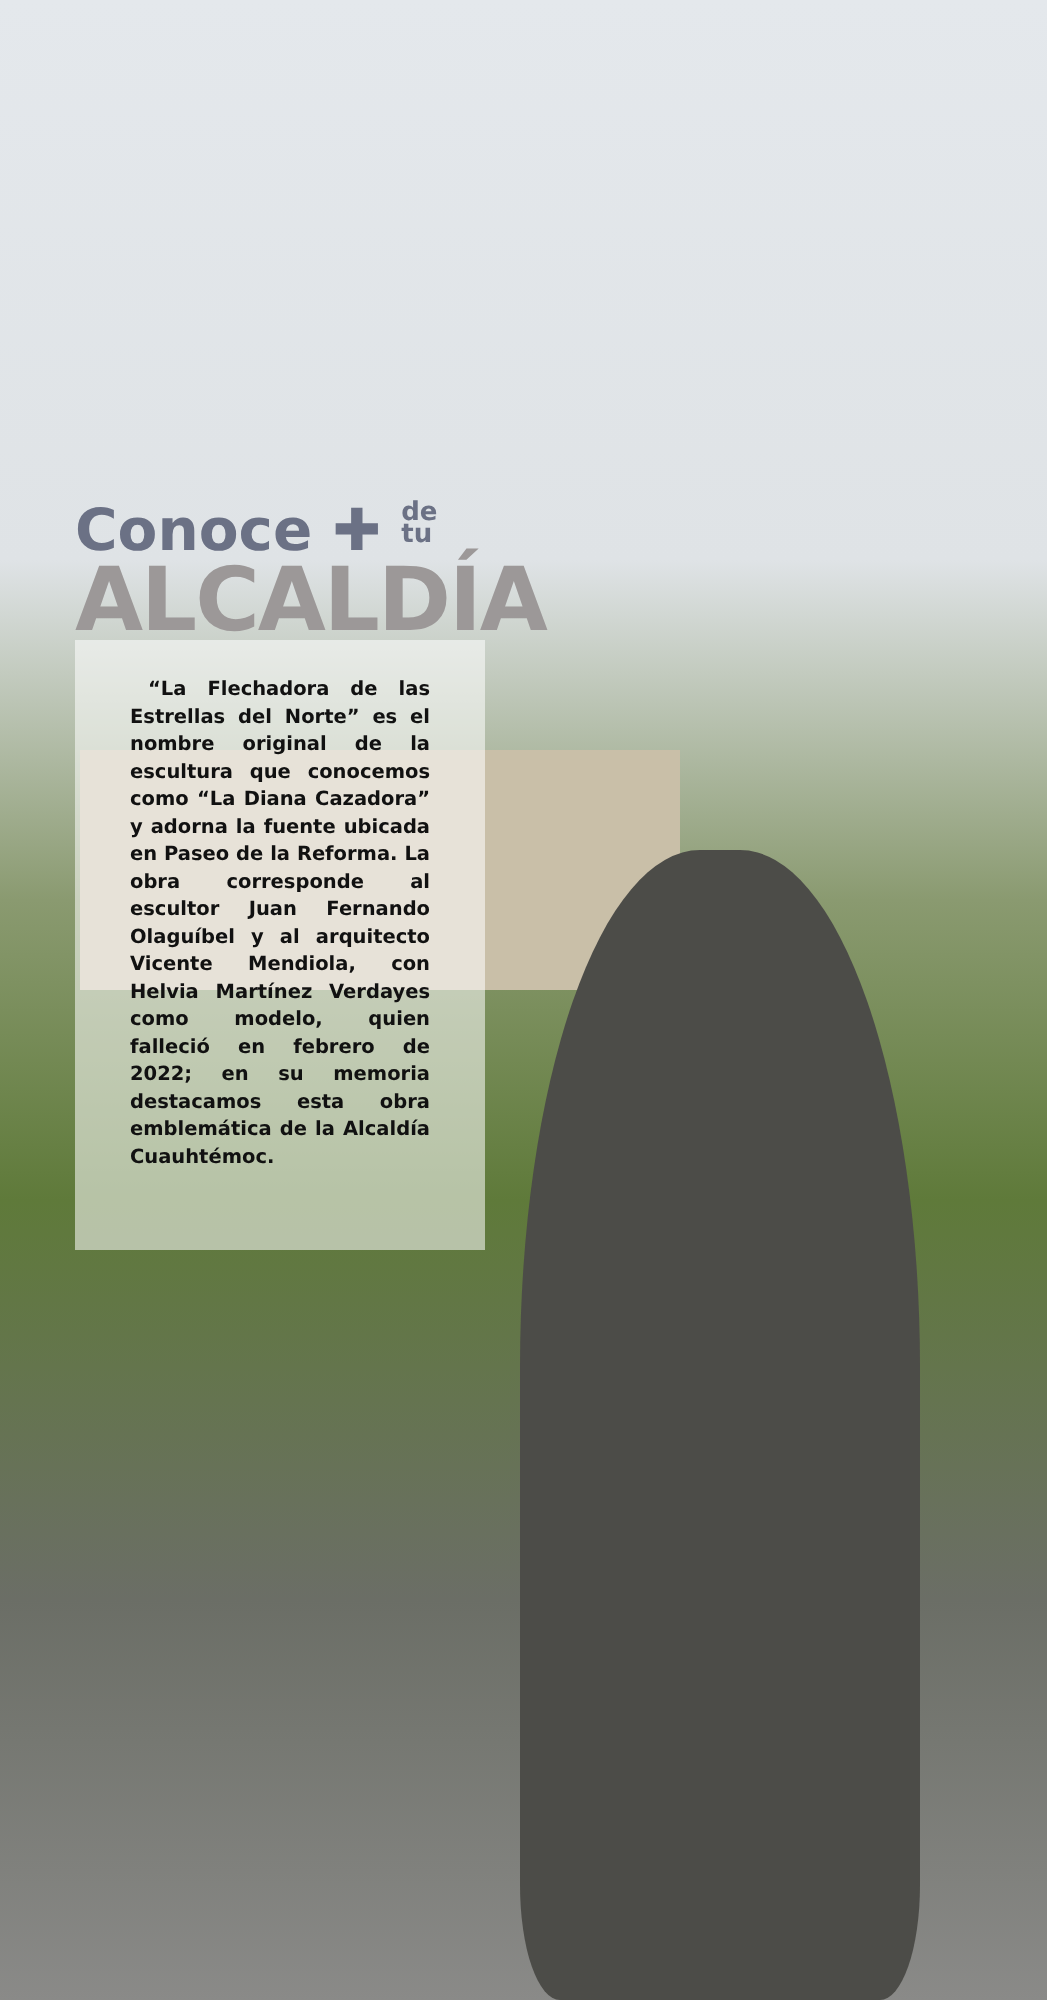Conoce ✚ de
tu
ALCALDÍA
“La Flechadora de las Estrellas del Norte” es el nombre original de la escultura que conocemos como “La Diana Cazadora” y adorna la fuente ubicada en Paseo de la Reforma. La obra corresponde al escultor Juan Fernando Olaguíbel y al arquitecto Vicente Mendiola, con Helvia Martínez Verdayes como modelo, quien falleció en febrero de 2022; en su memoria destacamos esta obra emblemática de la Alcaldía Cuauhtémoc.